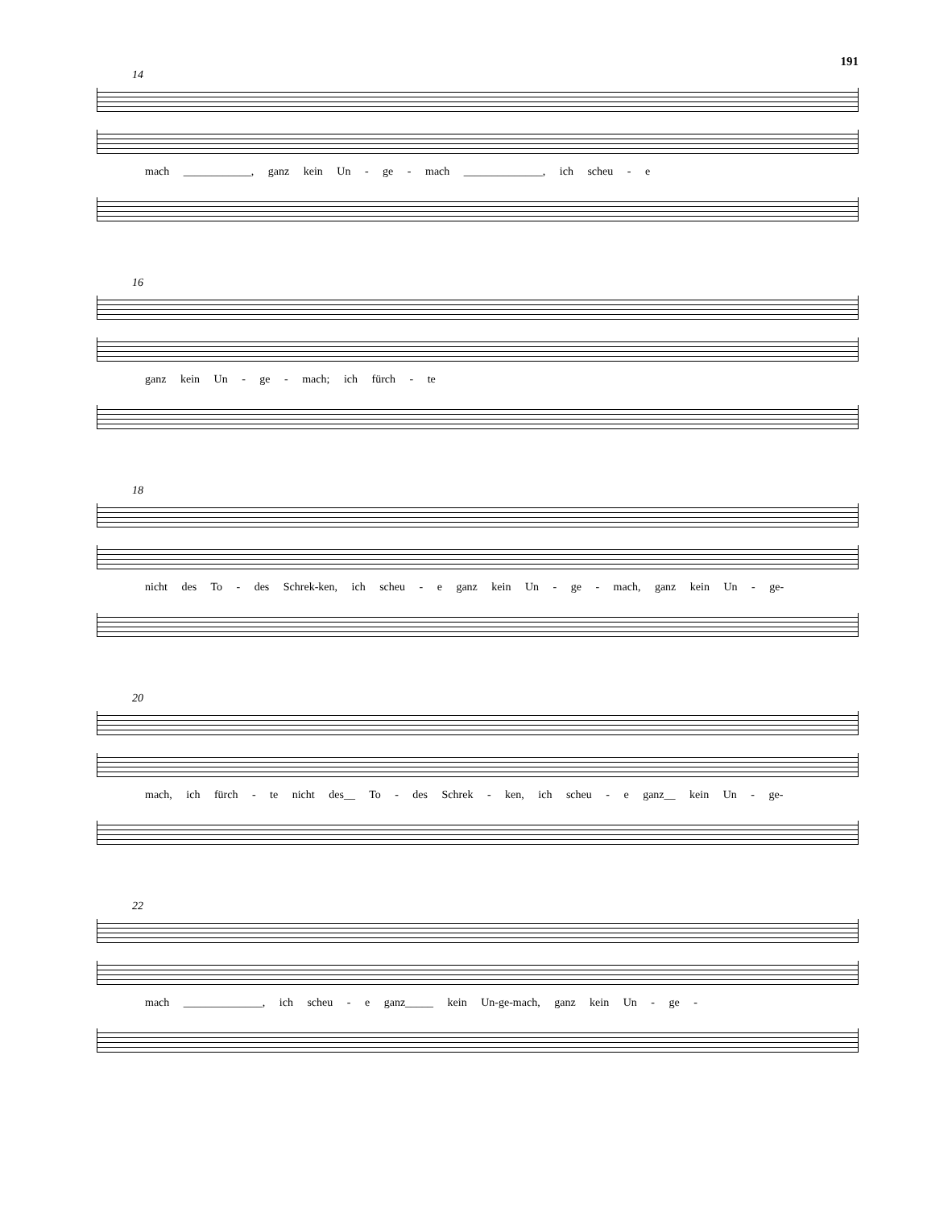191
14
mach ____________, ganz kein Un - ge - mach ______________, ich scheu - e
16
ganz kein Un - ge - mach; ich fürch - te
18
nicht des To - des Schrek-ken, ich scheu - e ganz kein Un - ge - mach, ganz kein Un - ge-
20
mach, ich fürch - te nicht des__ To - des Schrek - ken, ich scheu - e ganz__ kein Un - ge-
22
mach ______________, ich scheu - e ganz_____ kein Un-ge-mach, ganz kein Un - ge -